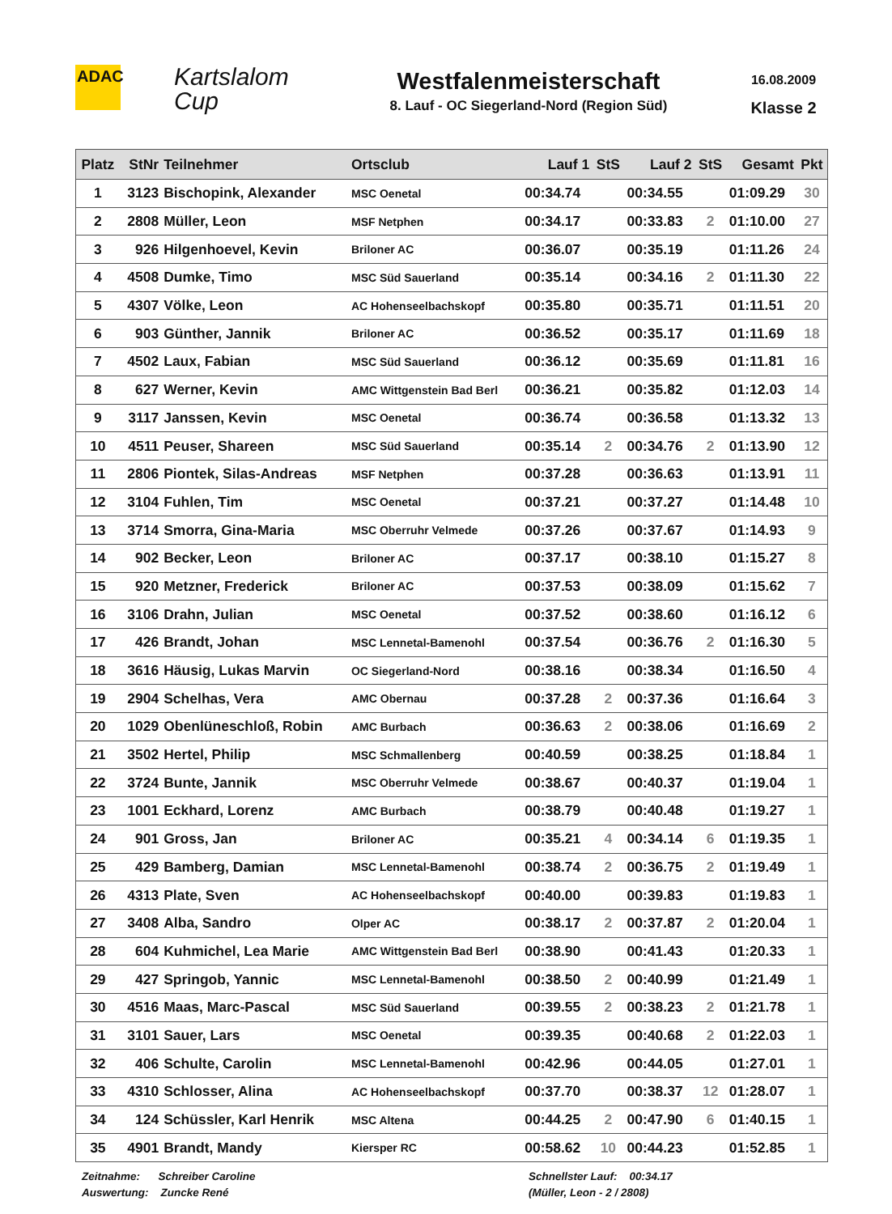ADAC
Kartslalom
Cup
Westfalenmeisterschaft
8. Lauf - OC Siegerland-Nord (Region Süd)
16.08.2009
Klasse 2
| Platz | StNr | Teilnehmer | Ortsclub | Lauf 1 | StS | Lauf 2 | StS | Gesamt | Pkt |
| --- | --- | --- | --- | --- | --- | --- | --- | --- | --- |
| 1 | 3123 | Bischopink, Alexander | MSC Oenetal | 00:34.74 | | 00:34.55 | | 01:09.29 | 30 |
| 2 | 2808 | Müller, Leon | MSF Netphen | 00:34.17 | | 00:33.83 | 2 | 01:10.00 | 27 |
| 3 | 926 | Hilgenhoevel, Kevin | Briloner AC | 00:36.07 | | 00:35.19 | | 01:11.26 | 24 |
| 4 | 4508 | Dumke, Timo | MSC Süd Sauerland | 00:35.14 | | 00:34.16 | 2 | 01:11.30 | 22 |
| 5 | 4307 | Völke, Leon | AC Hohenseelbachskopf | 00:35.80 | | 00:35.71 | | 01:11.51 | 20 |
| 6 | 903 | Günther, Jannik | Briloner AC | 00:36.52 | | 00:35.17 | | 01:11.69 | 18 |
| 7 | 4502 | Laux, Fabian | MSC Süd Sauerland | 00:36.12 | | 00:35.69 | | 01:11.81 | 16 |
| 8 | 627 | Werner, Kevin | AMC Wittgenstein Bad Berl | 00:36.21 | | 00:35.82 | | 01:12.03 | 14 |
| 9 | 3117 | Janssen, Kevin | MSC Oenetal | 00:36.74 | | 00:36.58 | | 01:13.32 | 13 |
| 10 | 4511 | Peuser, Shareen | MSC Süd Sauerland | 00:35.14 | 2 | 00:34.76 | 2 | 01:13.90 | 12 |
| 11 | 2806 | Piontek, Silas-Andreas | MSF Netphen | 00:37.28 | | 00:36.63 | | 01:13.91 | 11 |
| 12 | 3104 | Fuhlen, Tim | MSC Oenetal | 00:37.21 | | 00:37.27 | | 01:14.48 | 10 |
| 13 | 3714 | Smorra, Gina-Maria | MSC Oberruhr Velmede | 00:37.26 | | 00:37.67 | | 01:14.93 | 9 |
| 14 | 902 | Becker, Leon | Briloner AC | 00:37.17 | | 00:38.10 | | 01:15.27 | 8 |
| 15 | 920 | Metzner, Frederick | Briloner AC | 00:37.53 | | 00:38.09 | | 01:15.62 | 7 |
| 16 | 3106 | Drahn, Julian | MSC Oenetal | 00:37.52 | | 00:38.60 | | 01:16.12 | 6 |
| 17 | 426 | Brandt, Johan | MSC Lennetal-Bamenohl | 00:37.54 | | 00:36.76 | 2 | 01:16.30 | 5 |
| 18 | 3616 | Häusig, Lukas Marvin | OC Siegerland-Nord | 00:38.16 | | 00:38.34 | | 01:16.50 | 4 |
| 19 | 2904 | Schelhas, Vera | AMC Obernau | 00:37.28 | 2 | 00:37.36 | | 01:16.64 | 3 |
| 20 | 1029 | Obenlüneschloß, Robin | AMC Burbach | 00:36.63 | 2 | 00:38.06 | | 01:16.69 | 2 |
| 21 | 3502 | Hertel, Philip | MSC Schmallenberg | 00:40.59 | | 00:38.25 | | 01:18.84 | 1 |
| 22 | 3724 | Bunte, Jannik | MSC Oberruhr Velmede | 00:38.67 | | 00:40.37 | | 01:19.04 | 1 |
| 23 | 1001 | Eckhard, Lorenz | AMC Burbach | 00:38.79 | | 00:40.48 | | 01:19.27 | 1 |
| 24 | 901 | Gross, Jan | Briloner AC | 00:35.21 | 4 | 00:34.14 | 6 | 01:19.35 | 1 |
| 25 | 429 | Bamberg, Damian | MSC Lennetal-Bamenohl | 00:38.74 | 2 | 00:36.75 | 2 | 01:19.49 | 1 |
| 26 | 4313 | Plate, Sven | AC Hohenseelbachskopf | 00:40.00 | | 00:39.83 | | 01:19.83 | 1 |
| 27 | 3408 | Alba, Sandro | Olper AC | 00:38.17 | 2 | 00:37.87 | 2 | 01:20.04 | 1 |
| 28 | 604 | Kuhmichel, Lea Marie | AMC Wittgenstein Bad Berl | 00:38.90 | | 00:41.43 | | 01:20.33 | 1 |
| 29 | 427 | Springob, Yannic | MSC Lennetal-Bamenohl | 00:38.50 | 2 | 00:40.99 | | 01:21.49 | 1 |
| 30 | 4516 | Maas, Marc-Pascal | MSC Süd Sauerland | 00:39.55 | 2 | 00:38.23 | 2 | 01:21.78 | 1 |
| 31 | 3101 | Sauer, Lars | MSC Oenetal | 00:39.35 | | 00:40.68 | 2 | 01:22.03 | 1 |
| 32 | 406 | Schulte, Carolin | MSC Lennetal-Bamenohl | 00:42.96 | | 00:44.05 | | 01:27.01 | 1 |
| 33 | 4310 | Schlosser, Alina | AC Hohenseelbachskopf | 00:37.70 | | 00:38.37 | 12 | 01:28.07 | 1 |
| 34 | 124 | Schüssler, Karl Henrik | MSC Altena | 00:44.25 | 2 | 00:47.90 | 6 | 01:40.15 | 1 |
| 35 | 4901 | Brandt, Mandy | Kiersper RC | 00:58.62 | 10 | 00:44.23 | | 01:52.85 | 1 |
Zeitnahme: Schreiber Caroline
Auswertung: Zuncke René
Schnellster Lauf: 00:34.17
(Müller, Leon - 2 / 2808)